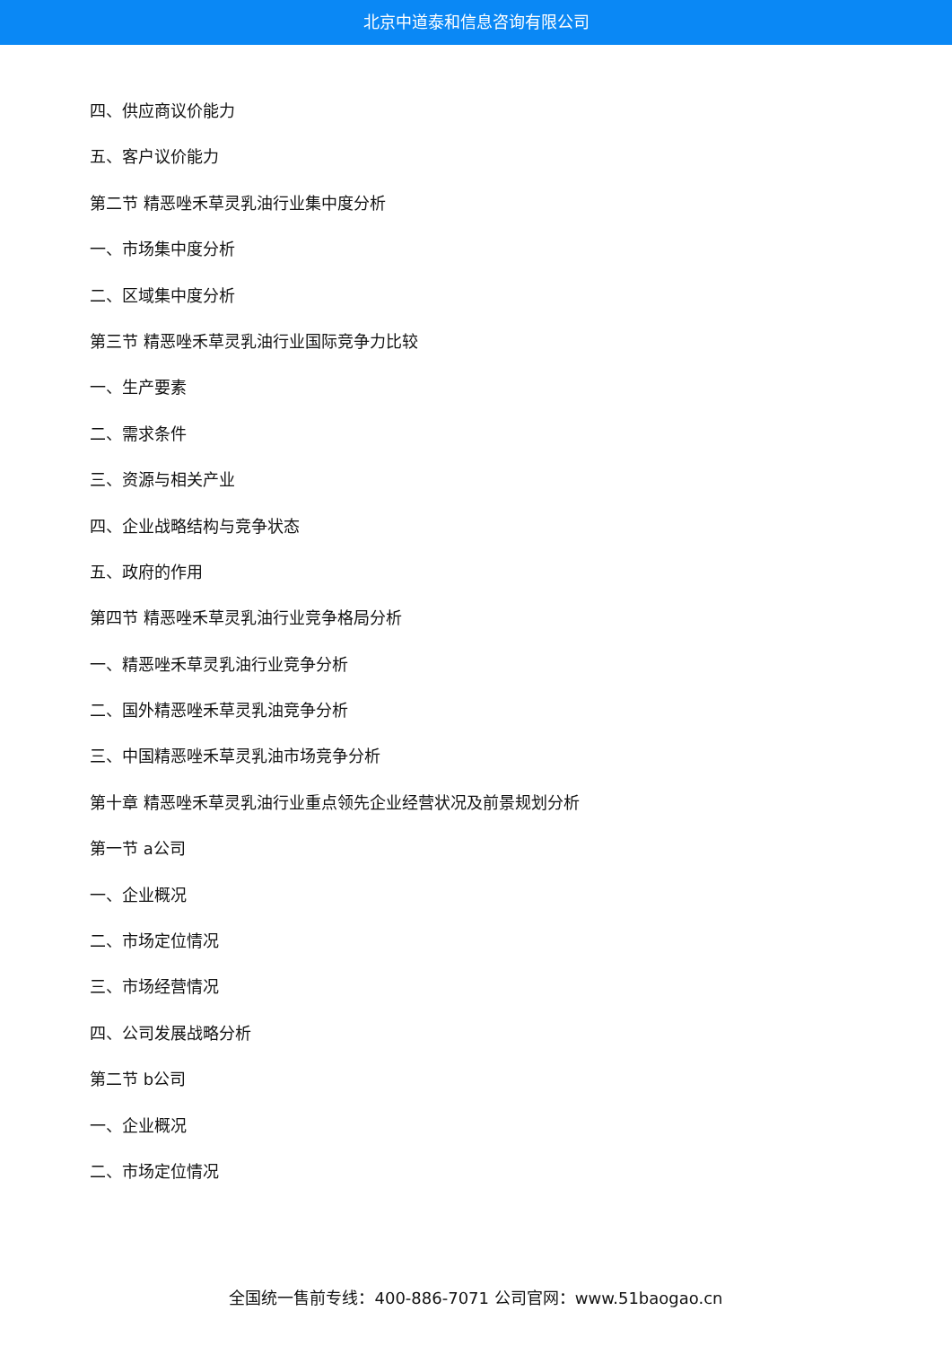北京中道泰和信息咨询有限公司
四、供应商议价能力
五、客户议价能力
第二节 精恶唑禾草灵乳油行业集中度分析
一、市场集中度分析
二、区域集中度分析
第三节 精恶唑禾草灵乳油行业国际竞争力比较
一、生产要素
二、需求条件
三、资源与相关产业
四、企业战略结构与竞争状态
五、政府的作用
第四节 精恶唑禾草灵乳油行业竞争格局分析
一、精恶唑禾草灵乳油行业竞争分析
二、国外精恶唑禾草灵乳油竞争分析
三、中国精恶唑禾草灵乳油市场竞争分析
第十章 精恶唑禾草灵乳油行业重点领先企业经营状况及前景规划分析
第一节 a公司
一、企业概况
二、市场定位情况
三、市场经营情况
四、公司发展战略分析
第二节 b公司
一、企业概况
二、市场定位情况
全国统一售前专线：400-886-7071 公司官网：www.51baogao.cn